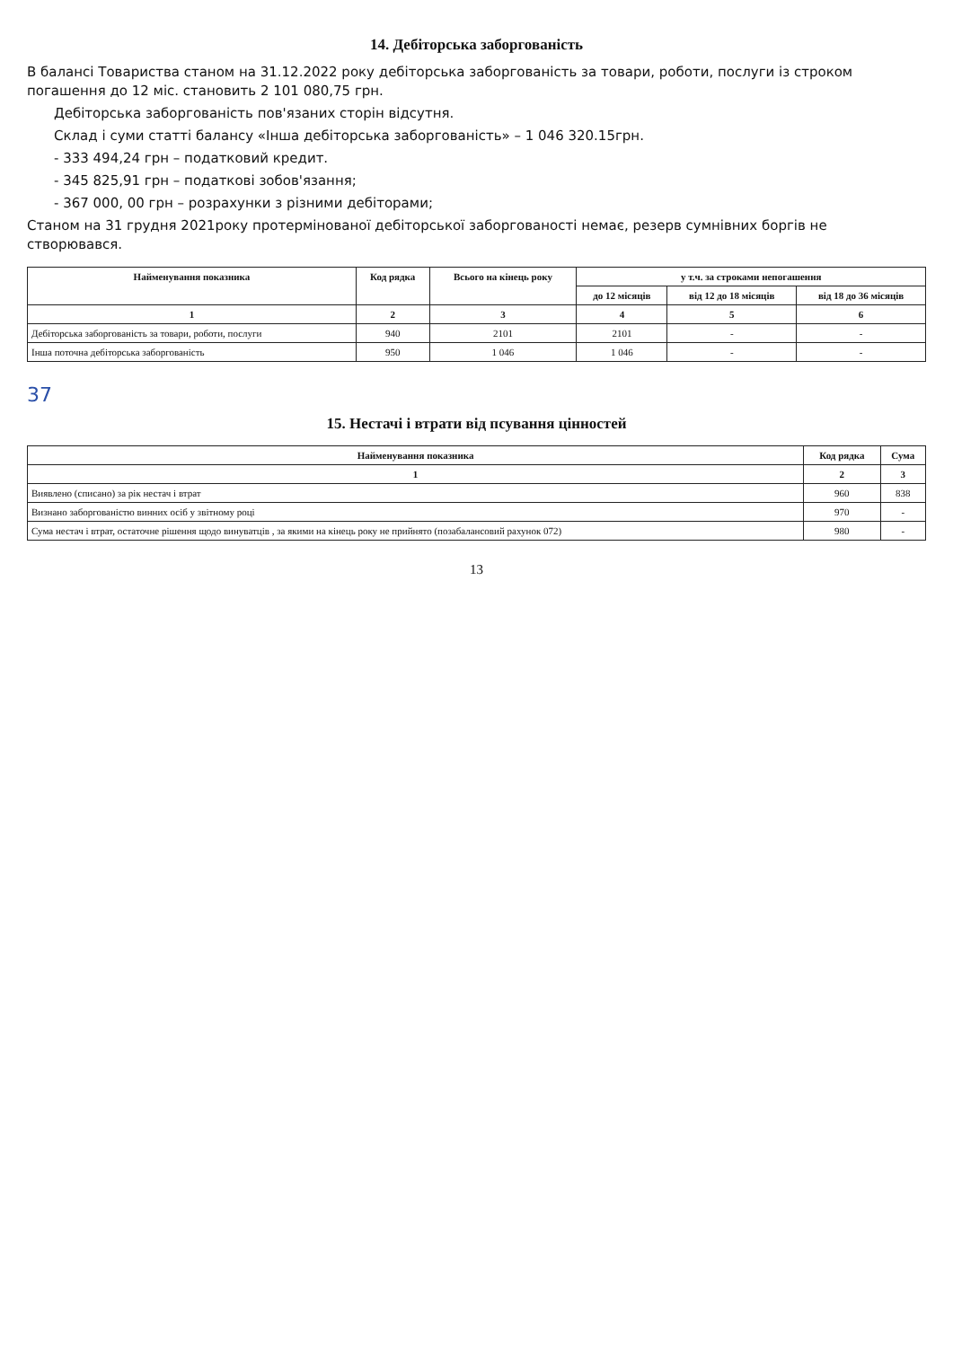14. Дебіторська заборгованість
В балансі Товариства станом на 31.12.2022 року дебіторська заборгованість за товари, роботи, послуги із строком погашення до 12 міс. становить 2 101 080,75 грн.
Дебіторська заборгованість пов'язаних сторін відсутня.
Склад і суми статті балансу «Інша дебіторська заборгованість» – 1 046 320.15грн.
- 333 494,24 грн – податковий кредит.
- 345 825,91 грн – податкові зобов'язання;
- 367 000, 00 грн – розрахунки з різними дебіторами;
Станом на 31 грудня 2021року протермінованої дебіторської заборгованості немає, резерв сумнівних боргів не створювався.
| Найменування показника | Код рядка | Всього на кінець року | у т.ч. за строками непогашення | | |
| --- | --- | --- | --- | --- | --- |
| | | | до 12 місяців | від 12 до 18 місяців | від 18 до 36 місяців |
| 1 | 2 | 3 | 4 | 5 | 6 |
| Дебіторська заборгованість за товари, роботи, послуги | 940 | 2101 | 2101 | - | - |
| Інша поточна дебіторська заборгованість | 950 | 1 046 | 1 046 | - | - |
37
15. Нестачі і втрати від псування цінностей
| Найменування показника | Код рядка | Сума |
| --- | --- | --- |
| 1 | 2 | 3 |
| Виявлено (списано) за рік нестач і втрат | 960 | 838 |
| Визнано заборгованістю винних осіб у звітному році | 970 | - |
| Сума нестач і втрат, остаточне рішення щодо винуватців , за якими на кінець року не прийнято (позабалансовий рахунок 072) | 980 | - |
13